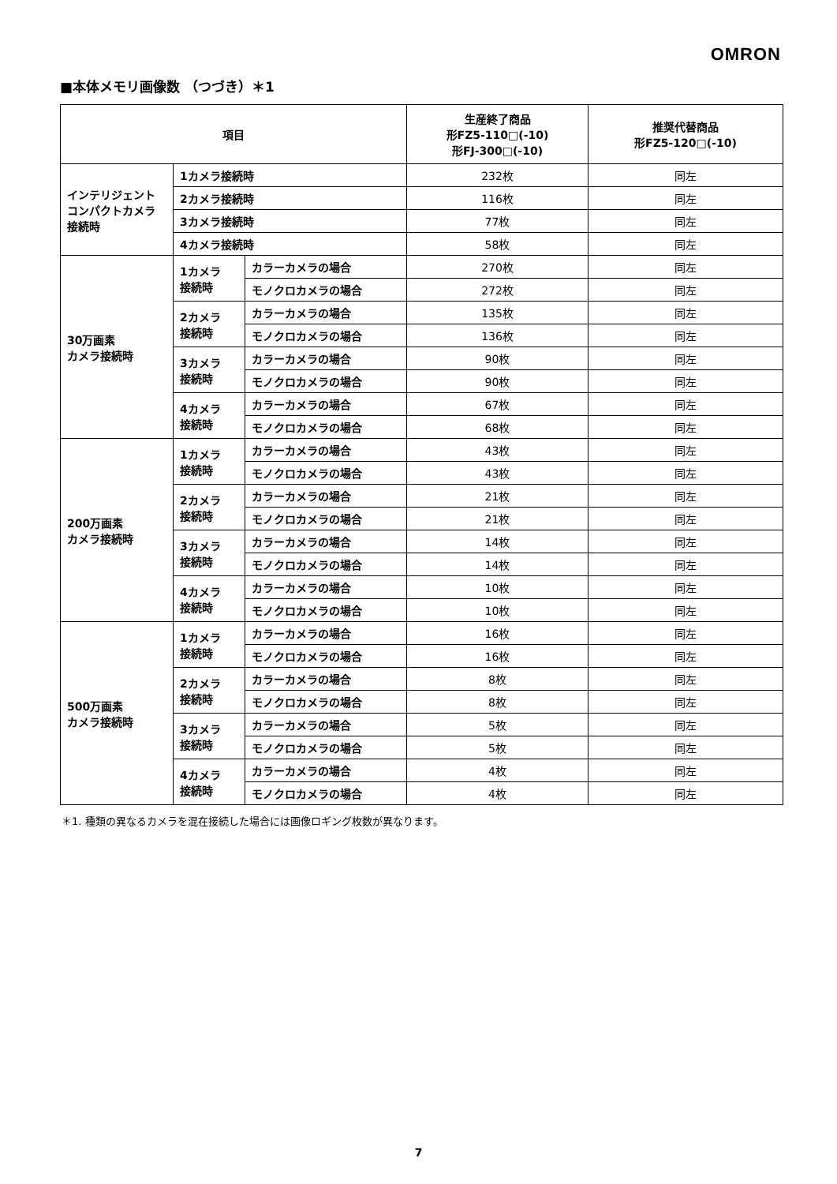OMRON
■本体メモリ画像数 （つづき）＊1
| 項目 | | | 生産終了商品 形FZ5-110□(-10) 形FJ-300□(-10) | 推奨代替商品 形FZ5-120□(-10) |
| --- | --- | --- | --- | --- |
| インテリジェント コンパクトカメラ 接続時 | 1カメラ接続時 | | 232枚 | 同左 |
| | 2カメラ接続時 | | 116枚 | 同左 |
| | 3カメラ接続時 | | 77枚 | 同左 |
| | 4カメラ接続時 | | 58枚 | 同左 |
| 30万画素 カメラ接続時 | 1カメラ 接続時 | カラーカメラの場合 | 270枚 | 同左 |
| | | モノクロカメラの場合 | 272枚 | 同左 |
| | 2カメラ 接続時 | カラーカメラの場合 | 135枚 | 同左 |
| | | モノクロカメラの場合 | 136枚 | 同左 |
| | 3カメラ 接続時 | カラーカメラの場合 | 90枚 | 同左 |
| | | モノクロカメラの場合 | 90枚 | 同左 |
| | 4カメラ 接続時 | カラーカメラの場合 | 67枚 | 同左 |
| | | モノクロカメラの場合 | 68枚 | 同左 |
| 200万画素 カメラ接続時 | 1カメラ 接続時 | カラーカメラの場合 | 43枚 | 同左 |
| | | モノクロカメラの場合 | 43枚 | 同左 |
| | 2カメラ 接続時 | カラーカメラの場合 | 21枚 | 同左 |
| | | モノクロカメラの場合 | 21枚 | 同左 |
| | 3カメラ 接続時 | カラーカメラの場合 | 14枚 | 同左 |
| | | モノクロカメラの場合 | 14枚 | 同左 |
| | 4カメラ 接続時 | カラーカメラの場合 | 10枚 | 同左 |
| | | モノクロカメラの場合 | 10枚 | 同左 |
| 500万画素 カメラ接続時 | 1カメラ 接続時 | カラーカメラの場合 | 16枚 | 同左 |
| | | モノクロカメラの場合 | 16枚 | 同左 |
| | 2カメラ 接続時 | カラーカメラの場合 | 8枚 | 同左 |
| | | モノクロカメラの場合 | 8枚 | 同左 |
| | 3カメラ 接続時 | カラーカメラの場合 | 5枚 | 同左 |
| | | モノクロカメラの場合 | 5枚 | 同左 |
| | 4カメラ 接続時 | カラーカメラの場合 | 4枚 | 同左 |
| | | モノクロカメラの場合 | 4枚 | 同左 |
＊1. 種類の異なるカメラを混在接続した場合には画像ロギング枚数が異なります。
7